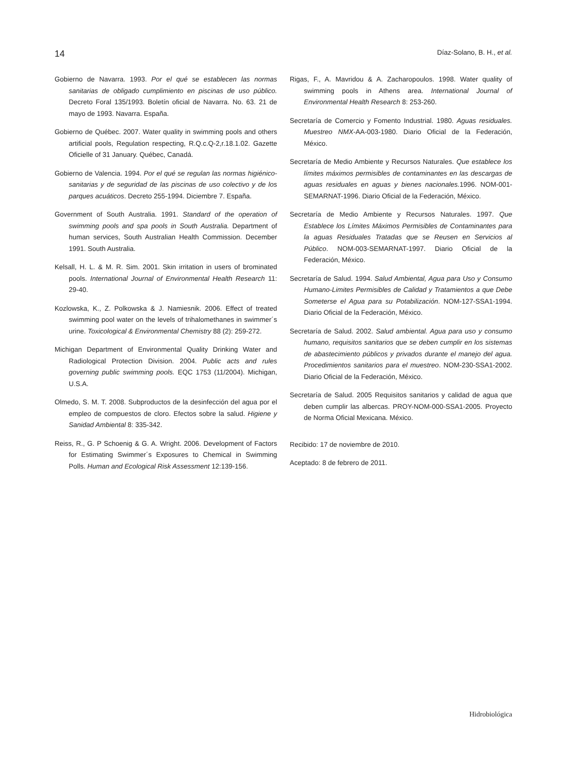14 Díaz-Solano, B. H., et al.
Gobierno de Navarra. 1993. Por el qué se establecen las normas sanitarias de obligado cumplimiento en piscinas de uso público. Decreto Foral 135/1993. Boletín oficial de Navarra. No. 63. 21 de mayo de 1993. Navarra. España.
Gobierno de Québec. 2007. Water quality in swimming pools and others artificial pools, Regulation respecting, R.Q.c.Q-2,r.18.1.02. Gazette Oficielle of 31 January. Québec, Canadá.
Gobierno de Valencia. 1994. Por el qué se regulan las normas higiénico-sanitarias y de seguridad de las piscinas de uso colectivo y de los parques acuáticos. Decreto 255-1994. Diciembre 7. España.
Government of South Australia. 1991. Standard of the operation of swimming pools and spa pools in South Australia. Department of human services, South Australian Health Commission. December 1991. South Australia.
Kelsall, H. L. & M. R. Sim. 2001. Skin irritation in users of brominated pools. International Journal of Environmental Health Research 11: 29-40.
Kozlowska, K., Z. Polkowska & J. Namiesnik. 2006. Effect of treated swimming pool water on the levels of trihalomethanes in swimmer´s urine. Toxicological & Environmental Chemistry 88 (2): 259-272.
Michigan Department of Environmental Quality Drinking Water and Radiological Protection Division. 2004. Public acts and rules governing public swimming pools. EQC 1753 (11/2004). Michigan, U.S.A.
Olmedo, S. M. T. 2008. Subproductos de la desinfección del agua por el empleo de compuestos de cloro. Efectos sobre la salud. Higiene y Sanidad Ambiental 8: 335-342.
Reiss, R., G. P Schoenig & G. A. Wright. 2006. Development of Factors for Estimating Swimmer´s Exposures to Chemical in Swimming Polls. Human and Ecological Risk Assessment 12:139-156.
Rigas, F., A. Mavridou & A. Zacharopoulos. 1998. Water quality of swimming pools in Athens area. International Journal of Environmental Health Research 8: 253-260.
Secretaría de Comercio y Fomento Industrial. 1980. Aguas residuales. Muestreo NMX-AA-003-1980. Diario Oficial de la Federación, México.
Secretaría de Medio Ambiente y Recursos Naturales. Que establece los límites máximos permisibles de contaminantes en las descargas de aguas residuales en aguas y bienes nacionales. 1996. NOM-001-SEMARNAT-1996. Diario Oficial de la Federación, México.
Secretaría de Medio Ambiente y Recursos Naturales. 1997. Que Establece los Límites Máximos Permisibles de Contaminantes para la aguas Residuales Tratadas que se Reusen en Servicios al Público. NOM-003-SEMARNAT-1997. Diario Oficial de la Federación, México.
Secretaría de Salud. 1994. Salud Ambiental, Agua para Uso y Consumo Humano-Limites Permisibles de Calidad y Tratamientos a que Debe Someterse el Agua para su Potabilización. NOM-127-SSA1-1994. Diario Oficial de la Federación, México.
Secretaría de Salud. 2002. Salud ambiental. Agua para uso y consumo humano, requisitos sanitarios que se deben cumplir en los sistemas de abastecimiento públicos y privados durante el manejo del agua. Procedimientos sanitarios para el muestreo. NOM-230-SSA1-2002. Diario Oficial de la Federación, México.
Secretaría de Salud. 2005 Requisitos sanitarios y calidad de agua que deben cumplir las albercas. PROY-NOM-000-SSA1-2005. Proyecto de Norma Oficial Mexicana. México.
Recibido: 17 de noviembre de 2010.
Aceptado: 8 de febrero de 2011.
Hidrobiológica